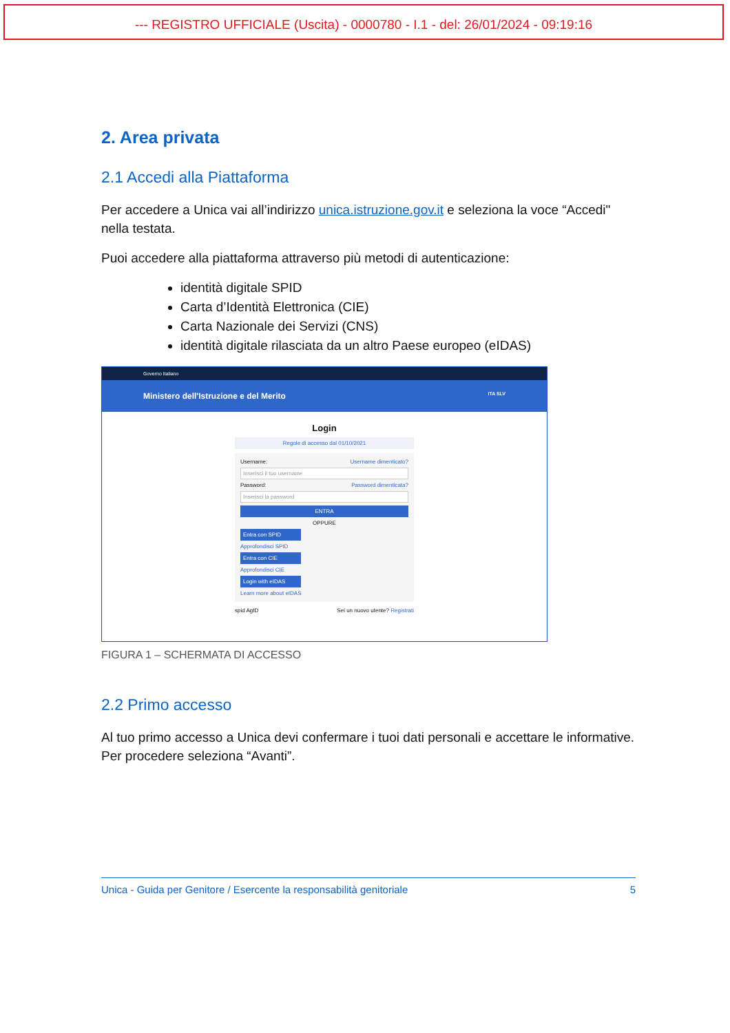--- REGISTRO UFFICIALE (Uscita) - 0000780 - I.1 - del: 26/01/2024 - 09:19:16
2. Area privata
2.1 Accedi alla Piattaforma
Per accedere a Unica vai all’indirizzo unica.istruzione.gov.it e seleziona la voce “Accedi" nella testata.
Puoi accedere alla piattaforma attraverso più metodi di autenticazione:
identità digitale SPID
Carta d’Identità Elettronica (CIE)
Carta Nazionale dei Servizi (CNS)
identità digitale rilasciata da un altro Paese europeo (eIDAS)
Governo Italiano
Ministero dell'Istruzione e del Merito ITA SLV
Login
Regole di accesso dal 01/10/2021
Username: Username dimenticato?
Inserisci il tuo username
Password: Password dimenticata?
Inserisci la password
ENTRA
OPPURE
Entra con SPID
Approfondisci SPID
Entra con CIE
Approfondisci CIE
Login with eIDAS
Learn more about eIDAS
spid AgID Sei un nuovo utente? Registrati
FIGURA 1 – SCHERMATA DI ACCESSO
2.2 Primo accesso
Al tuo primo accesso a Unica devi confermare i tuoi dati personali e accettare le informative. Per procedere seleziona “Avanti”.
Unica - Guida per Genitore / Esercente la responsabilità genitoriale 5